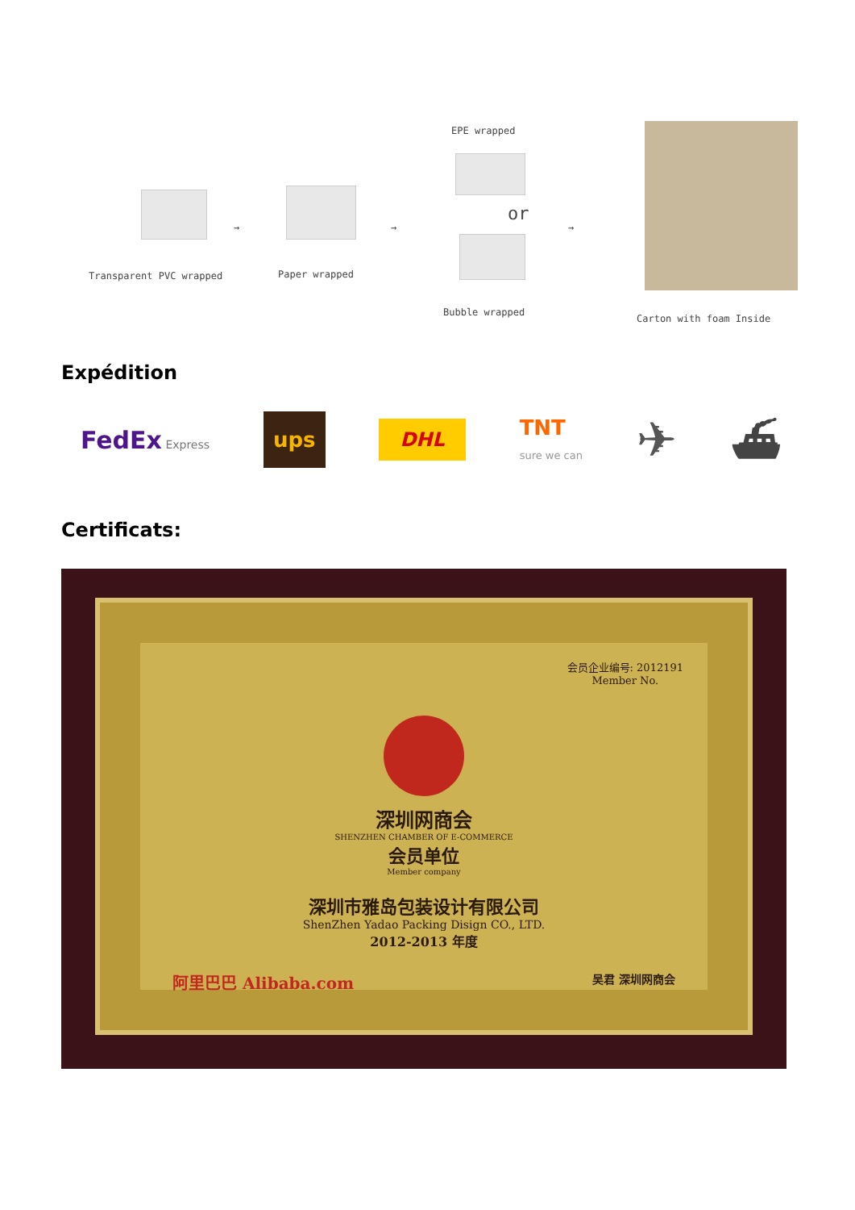Transparent PVC wrapped
→
Paper wrapped
→
EPE wrapped
or
Bubble wrapped
→
Carton with foam Inside
Expédition
FedEx Express ups DHL TNT
sure we can ✈ ⛴
Certificats:
会员企业编号: 2012191
Member No.
深圳网商会
SHENZHEN CHAMBER OF E-COMMERCE
会员单位
Member company
深圳市雅岛包装设计有限公司
ShenZhen Yadao Packing Disign CO., LTD.
2012-2013 年度
阿里巴巴 Alibaba.com 吴君 深圳网商会